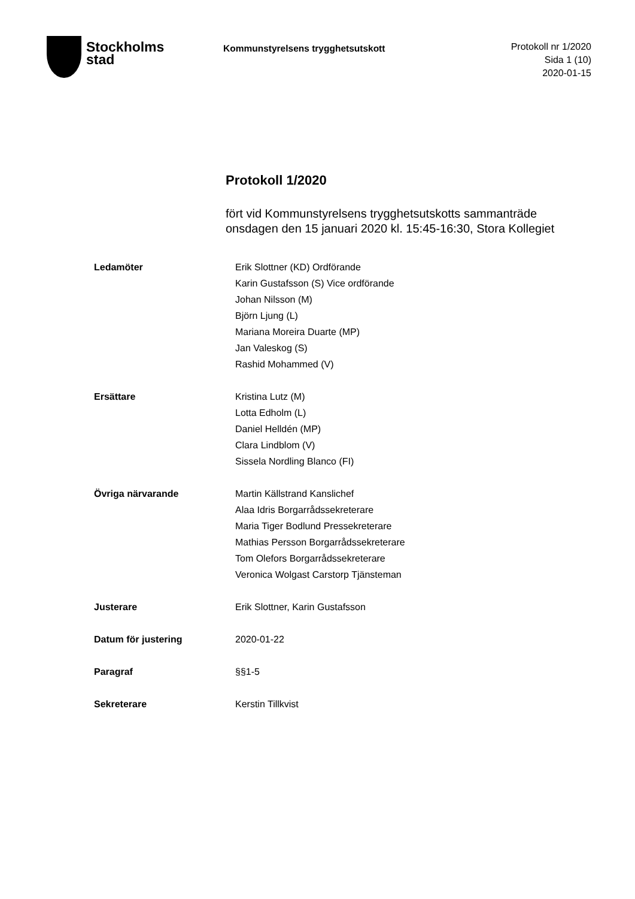Stockholms
stad
Kommunstyrelsens trygghetsutskott
Protokoll nr 1/2020
Sida 1 (10)
2020-01-15
Protokoll 1/2020
fört vid Kommunstyrelsens trygghetsutskotts sammanträde onsdagen den 15 januari 2020 kl. 15:45-16:30, Stora Kollegiet
| Ledamöter | Erik Slottner (KD) Ordförande Karin Gustafsson (S) Vice ordförande Johan Nilsson (M) Björn Ljung (L) Mariana Moreira Duarte (MP) Jan Valeskog (S) Rashid Mohammed (V) |
| Ersättare | Kristina Lutz (M) Lotta Edholm (L) Daniel Helldén (MP) Clara Lindblom (V) Sissela Nordling Blanco (FI) |
| Övriga närvarande | Martin Källstrand Kanslichef Alaa Idris Borgarrådssekreterare Maria Tiger Bodlund Pressekreterare Mathias Persson Borgarrådssekreterare Tom Olefors Borgarrådssekreterare Veronica Wolgast Carstorp Tjänsteman |
| Justerare | Erik Slottner, Karin Gustafsson |
| Datum för justering | 2020-01-22 |
| Paragraf | §§1-5 |
| Sekreterare | Kerstin Tillkvist |